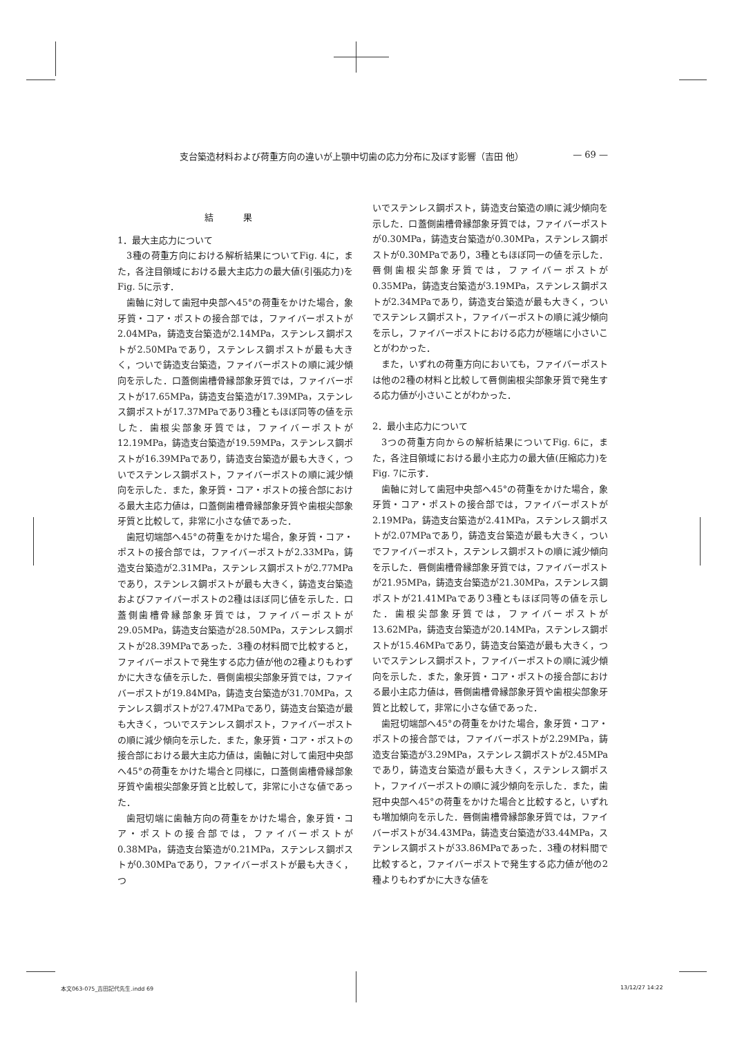支台築造材料および荷重方向の違いが上顎中切歯の応力分布に及ぼす影響（吉田 他） — 69 —
結 果
1．最大主応力について
3種の荷重方向における解析結果についてFig. 4に，また，各注目領域における最大主応力の最大値(引張応力)をFig. 5に示す．
歯軸に対して歯冠中央部へ45°の荷重をかけた場合，象牙質・コア・ポストの接合部では，ファイバーポストが2.04MPa，鋳造支台築造が2.14MPa，ステンレス鋼ポストが2.50MPaであり，ステンレス鋼ポストが最も大きく，ついで鋳造支台築造，ファイバーポストの順に減少傾向を示した．口蓋側歯槽骨縁部象牙質では，ファイバーポストが17.65MPa，鋳造支台築造が17.39MPa，ステンレス鋼ポストが17.37MPaであり3種ともほぼ同等の値を示した．歯根尖部象牙質では，ファイバーポストが12.19MPa，鋳造支台築造が19.59MPa，ステンレス鋼ポストが16.39MPaであり，鋳造支台築造が最も大きく，ついでステンレス鋼ポスト，ファイバーポストの順に減少傾向を示した．また，象牙質・コア・ポストの接合部における最大主応力値は，口蓋側歯槽骨縁部象牙質や歯根尖部象牙質と比較して，非常に小さな値であった．
歯冠切端部へ45°の荷重をかけた場合，象牙質・コア・ポストの接合部では，ファイバーポストが2.33MPa，鋳造支台築造が2.31MPa，ステンレス鋼ポストが2.77MPaであり，ステンレス鋼ポストが最も大きく，鋳造支台築造およびファイバーポストの2種はほぼ同じ値を示した．口蓋側歯槽骨縁部象牙質では，ファイバーポストが29.05MPa，鋳造支台築造が28.50MPa，ステンレス鋼ポストが28.39MPaであった．3種の材料間で比較すると，ファイバーポストで発生する応力値が他の2種よりもわずかに大きな値を示した．唇側歯根尖部象牙質では，ファイバーポストが19.84MPa，鋳造支台築造が31.70MPa，ステンレス鋼ポストが27.47MPaであり，鋳造支台築造が最も大きく，ついでステンレス鋼ポスト，ファイバーポストの順に減少傾向を示した．また，象牙質・コア・ポストの接合部における最大主応力値は，歯軸に対して歯冠中央部へ45°の荷重をかけた場合と同様に，口蓋側歯槽骨縁部象牙質や歯根尖部象牙質と比較して，非常に小さな値であった．
歯冠切端に歯軸方向の荷重をかけた場合，象牙質・コア・ポストの接合部では，ファイバーポストが0.38MPa，鋳造支台築造が0.21MPa，ステンレス鋼ポストが0.30MPaであり，ファイバーポストが最も大きく，つ
いでステンレス鋼ポスト，鋳造支台築造の順に減少傾向を示した．口蓋側歯槽骨縁部象牙質では，ファイバーポストが0.30MPa，鋳造支台築造が0.30MPa，ステンレス鋼ポストが0.30MPaであり，3種ともほぼ同一の値を示した．唇側歯根尖部象牙質では，ファイバーポストが0.35MPa，鋳造支台築造が3.19MPa，ステンレス鋼ポストが2.34MPaであり，鋳造支台築造が最も大きく，ついでステンレス鋼ポスト，ファイバーポストの順に減少傾向を示し，ファイバーポストにおける応力が極端に小さいことがわかった．
また，いずれの荷重方向においても，ファイバーポストは他の2種の材料と比較して唇側歯根尖部象牙質で発生する応力値が小さいことがわかった．
2．最小主応力について
3つの荷重方向からの解析結果についてFig. 6に，また，各注目領域における最小主応力の最大値(圧縮応力)をFig. 7に示す．
歯軸に対して歯冠中央部へ45°の荷重をかけた場合，象牙質・コア・ポストの接合部では，ファイバーポストが2.19MPa，鋳造支台築造が2.41MPa，ステンレス鋼ポストが2.07MPaであり，鋳造支台築造が最も大きく，ついでファイバーポスト，ステンレス鋼ポストの順に減少傾向を示した．唇側歯槽骨縁部象牙質では，ファイバーポストが21.95MPa，鋳造支台築造が21.30MPa，ステンレス鋼ポストが21.41MPaであり3種ともほぼ同等の値を示した．歯根尖部象牙質では，ファイバーポストが13.62MPa，鋳造支台築造が20.14MPa，ステンレス鋼ポストが15.46MPaであり，鋳造支台築造が最も大きく，ついでステンレス鋼ポスト，ファイバーポストの順に減少傾向を示した．また，象牙質・コア・ポストの接合部における最小主応力値は，唇側歯槽骨縁部象牙質や歯根尖部象牙質と比較して，非常に小さな値であった．
歯冠切端部へ45°の荷重をかけた場合，象牙質・コア・ポストの接合部では，ファイバーポストが2.29MPa，鋳造支台築造が3.29MPa，ステンレス鋼ポストが2.45MPaであり，鋳造支台築造が最も大きく，ステンレス鋼ポスト，ファイバーポストの順に減少傾向を示した．また，歯冠中央部へ45°の荷重をかけた場合と比較すると，いずれも増加傾向を示した．唇側歯槽骨縁部象牙質では，ファイバーポストが34.43MPa，鋳造支台築造が33.44MPa，ステンレス鋼ポストが33.86MPaであった．3種の材料間で比較すると，ファイバーポストで発生する応力値が他の2種よりもわずかに大きな値を
本文063-075_吉田記代先生.indd 69 13/12/27 14:22